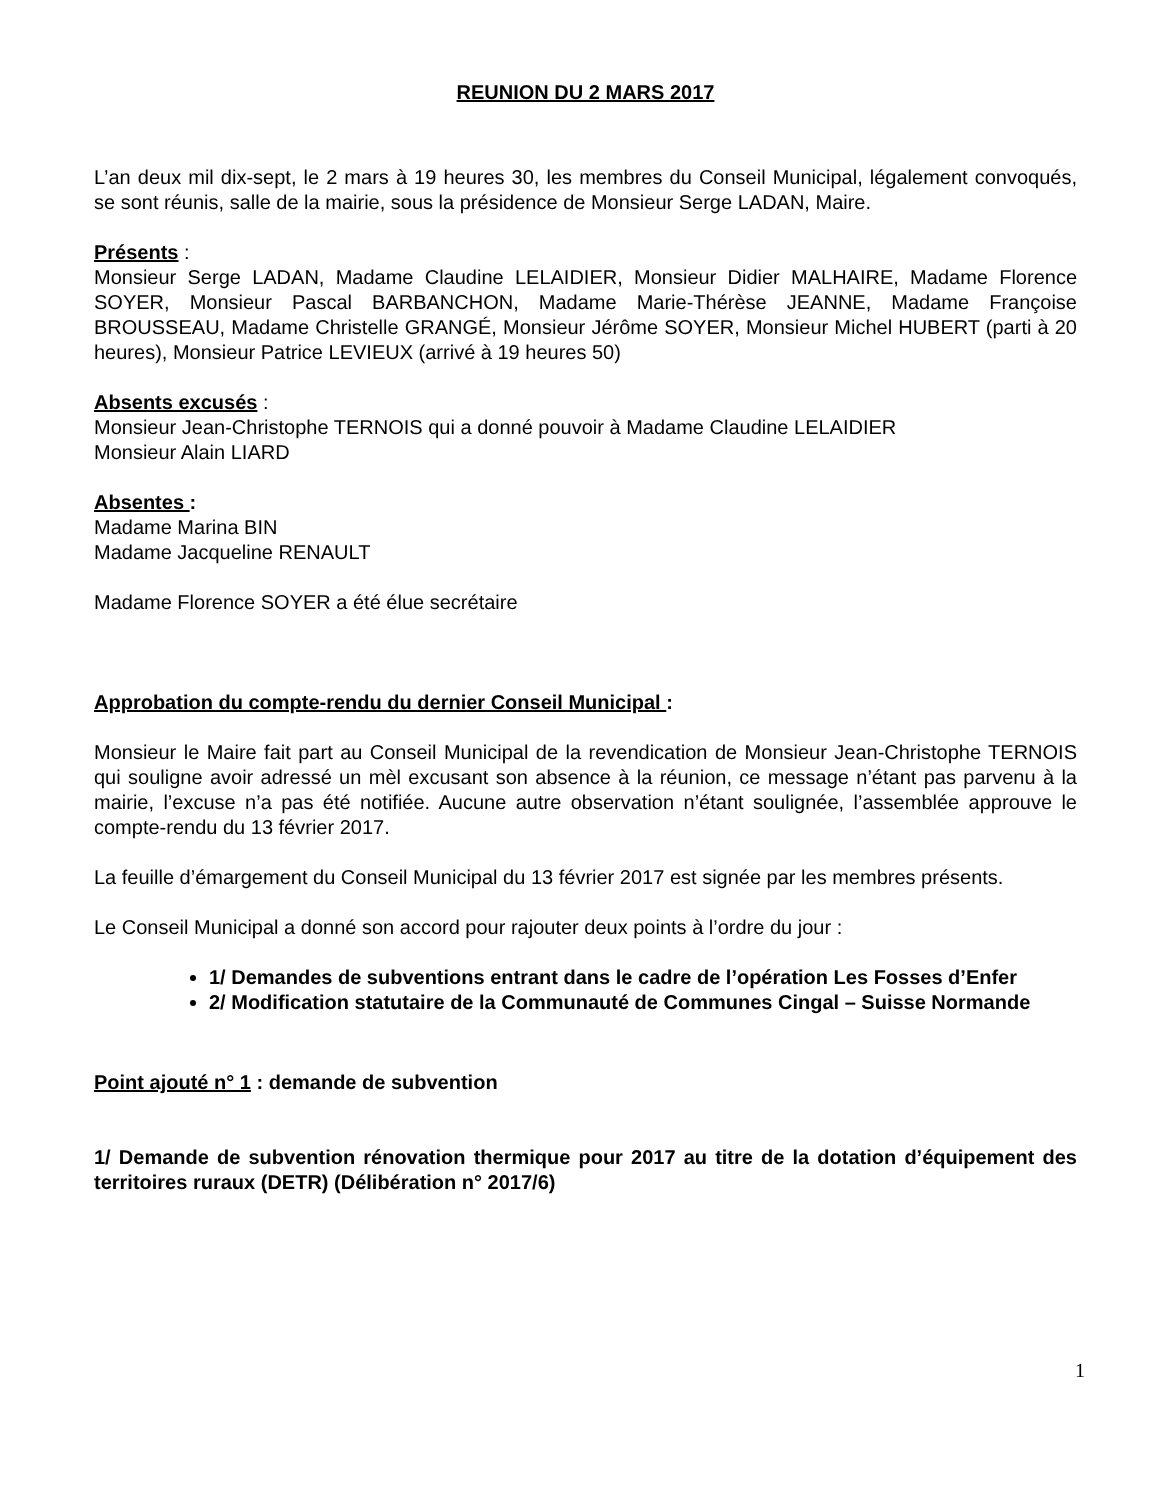REUNION DU 2 MARS 2017
L’an deux mil dix-sept, le 2 mars à 19 heures 30, les membres du Conseil Municipal, légalement convoqués, se sont réunis, salle de la mairie, sous la présidence de Monsieur Serge LADAN, Maire.
Présents :
Monsieur Serge LADAN, Madame Claudine LELAIDIER, Monsieur Didier MALHAIRE, Madame Florence SOYER, Monsieur Pascal BARBANCHON, Madame Marie-Thérèse JEANNE, Madame Françoise BROUSSEAU, Madame Christelle GRANGÉ, Monsieur Jérôme SOYER, Monsieur Michel HUBERT (parti à 20 heures), Monsieur Patrice LEVIEUX (arrivé à 19 heures 50)
Absents excusés :
Monsieur Jean-Christophe TERNOIS qui a donné pouvoir à Madame Claudine LELAIDIER
Monsieur Alain LIARD
Absentes :
Madame Marina BIN
Madame Jacqueline RENAULT
Madame Florence SOYER a été élue secrétaire
Approbation du compte-rendu du dernier Conseil Municipal :
Monsieur le Maire fait part au Conseil Municipal de la revendication de Monsieur Jean-Christophe TERNOIS qui souligne avoir adressé un mèl excusant son absence à la réunion, ce message n’étant pas parvenu à la mairie, l’excuse n’a pas été notifiée. Aucune autre observation n’étant soulignée, l’assemblée approuve le compte-rendu du 13 février 2017.
La feuille d’émargement du Conseil Municipal du 13 février 2017 est signée par les membres présents.
Le Conseil Municipal a donné son accord pour rajouter deux points à l’ordre du jour :
1/ Demandes de subventions entrant dans le cadre de l’opération Les Fosses d’Enfer
2/ Modification statutaire de la Communauté de Communes Cingal – Suisse Normande
Point ajouté n° 1 : demande de subvention
1/ Demande de subvention rénovation thermique pour 2017 au titre de la dotation d’équipement des territoires ruraux (DETR) (Délibération n° 2017/6)
1